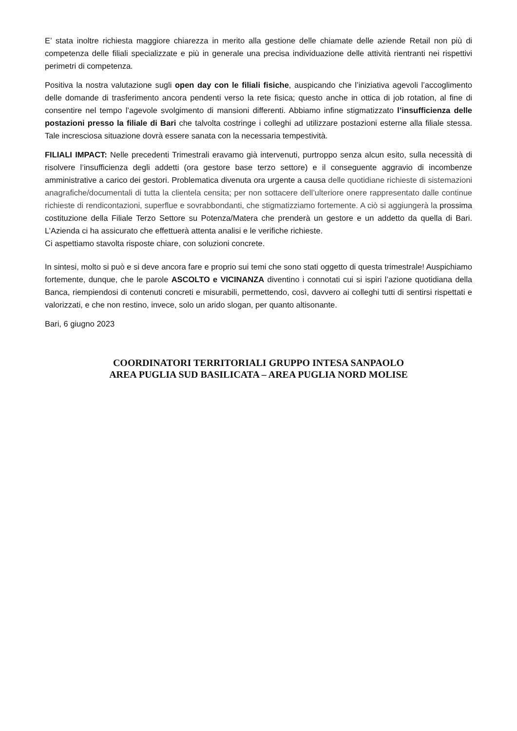E’ stata inoltre richiesta maggiore chiarezza in merito alla gestione delle chiamate delle aziende Retail non più di competenza delle filiali specializzate e più in generale una precisa individuazione delle attività rientranti nei rispettivi perimetri di competenza.
Positiva la nostra valutazione sugli open day con le filiali fisiche, auspicando che l’iniziativa agevoli l’accoglimento delle domande di trasferimento ancora pendenti verso la rete fisica; questo anche in ottica di job rotation, al fine di consentire nel tempo l’agevole svolgimento di mansioni differenti. Abbiamo infine stigmatizzato l’insufficienza delle postazioni presso la filiale di Bari che talvolta costringe i colleghi ad utilizzare postazioni esterne alla filiale stessa. Tale incresciosa situazione dovrà essere sanata con la necessaria tempestività.
FILIALI IMPACT: Nelle precedenti Trimestrali eravamo già intervenuti, purtroppo senza alcun esito, sulla necessità di risolvere l’insufficienza degli addetti (ora gestore base terzo settore) e il conseguente aggravio di incombenze amministrative a carico dei gestori. Problematica divenuta ora urgente a causa delle quotidiane richieste di sistemazioni anagrafiche/documentali di tutta la clientela censita; per non sottacere dell’ulteriore onere rappresentato dalle continue richieste di rendicontazioni, superflue e sovrabbondanti, che stigmatizziamo fortemente. A ciò si aggiungerà la prossima costituzione della Filiale Terzo Settore su Potenza/Matera che prenderà un gestore e un addetto da quella di Bari. L’Azienda ci ha assicurato che effettuerà attenta analisi e le verifiche richieste.
Ci aspettiamo stavolta risposte chiare, con soluzioni concrete.
In sintesi, molto si può e si deve ancora fare e proprio sui temi che sono stati oggetto di questa trimestrale! Auspichiamo fortemente, dunque, che le parole ASCOLTO e VICINANZA diventino i connotati cui si ispiri l’azione quotidiana della Banca, riempiendosi di contenuti concreti e misurabili, permettendo, così, davvero ai colleghi tutti di sentirsi rispettati e valorizzati, e che non restino, invece, solo un arido slogan, per quanto altisonante.
Bari, 6 giugno 2023
COORDINATORI TERRITORIALI GRUPPO INTESA SANPAOLO
AREA PUGLIA SUD BASILICATA – AREA PUGLIA NORD MOLISE